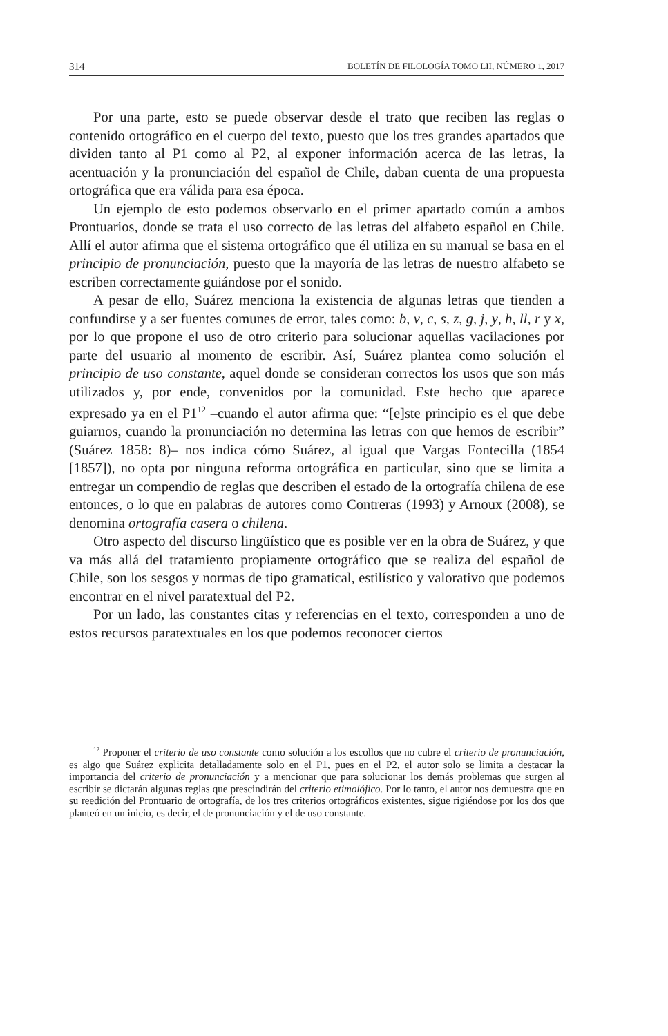314 BOLETÍN DE FILOLOGÍA TOMO LII, NÚMERO 1, 2017
Por una parte, esto se puede observar desde el trato que reciben las reglas o contenido ortográfico en el cuerpo del texto, puesto que los tres grandes apartados que dividen tanto al P1 como al P2, al exponer información acerca de las letras, la acentuación y la pronunciación del español de Chile, daban cuenta de una propuesta ortográfica que era válida para esa época.
Un ejemplo de esto podemos observarlo en el primer apartado común a ambos Prontuarios, donde se trata el uso correcto de las letras del alfabeto español en Chile. Allí el autor afirma que el sistema ortográfico que él utiliza en su manual se basa en el principio de pronunciación, puesto que la mayoría de las letras de nuestro alfabeto se escriben correctamente guiándose por el sonido.
A pesar de ello, Suárez menciona la existencia de algunas letras que tienden a confundirse y a ser fuentes comunes de error, tales como: b, v, c, s, z, g, j, y, h, ll, r y x, por lo que propone el uso de otro criterio para solucionar aquellas vacilaciones por parte del usuario al momento de escribir. Así, Suárez plantea como solución el principio de uso constante, aquel donde se consideran correctos los usos que son más utilizados y, por ende, convenidos por la comunidad. Este hecho que aparece expresado ya en el P1<sup>12</sup> –cuando el autor afirma que: “[e]ste principio es el que debe guiarnos, cuando la pronunciación no determina las letras con que hemos de escribir” (Suárez 1858: 8)– nos indica cómo Suárez, al igual que Vargas Fontecilla (1854 [1857]), no opta por ninguna reforma ortográfica en particular, sino que se limita a entregar un compendio de reglas que describen el estado de la ortografía chilena de ese entonces, o lo que en palabras de autores como Contreras (1993) y Arnoux (2008), se denomina ortografía casera o chilena.
Otro aspecto del discurso lingüístico que es posible ver en la obra de Suárez, y que va más allá del tratamiento propiamente ortográfico que se realiza del español de Chile, son los sesgos y normas de tipo gramatical, estilístico y valorativo que podemos encontrar en el nivel paratextual del P2.
Por un lado, las constantes citas y referencias en el texto, corresponden a uno de estos recursos paratextuales en los que podemos reconocer ciertos
<sup>12</sup> Proponer el criterio de uso constante como solución a los escollos que no cubre el criterio de pronunciación, es algo que Suárez explicita detalladamente solo en el P1, pues en el P2, el autor solo se limita a destacar la importancia del criterio de pronunciación y a mencionar que para solucionar los demás problemas que surgen al escribir se dictarán algunas reglas que prescindirán del criterio etimolójico. Por lo tanto, el autor nos demuestra que en su reedición del Prontuario de ortografía, de los tres criterios ortográficos existentes, sigue rigiéndose por los dos que planteó en un inicio, es decir, el de pronunciación y el de uso constante.